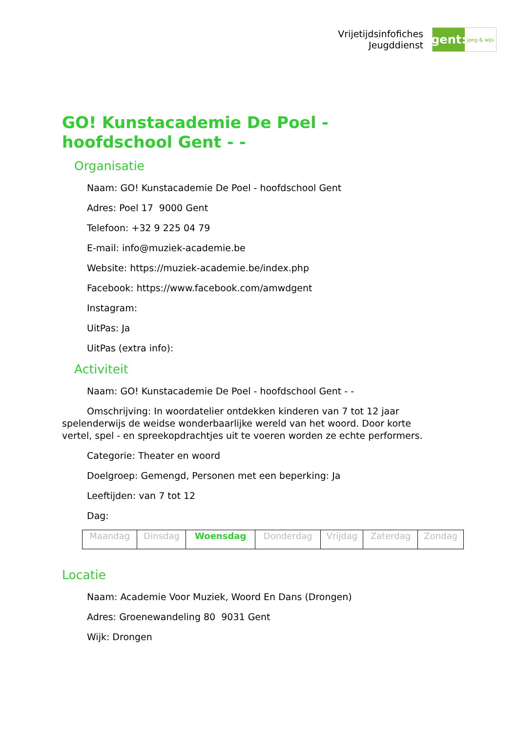Vrijetijdsinfofiches
Jeugddienst
gent:
jong & wijs
GO! Kunstacademie De Poel - hoofdschool Gent - -
Organisatie
Naam: GO! Kunstacademie De Poel - hoofdschool Gent
Adres: Poel 17 9000 Gent
Telefoon: +32 9 225 04 79
E-mail: info@muziek-academie.be
Website: https://muziek-academie.be/index.php
Facebook: https://www.facebook.com/amwdgent
Instagram:
UitPas: Ja
UitPas (extra info):
Activiteit
Naam: GO! Kunstacademie De Poel - hoofdschool Gent - -
Omschrijving: In woordatelier ontdekken kinderen van 7 tot 12 jaar spelenderwijs de weidse wonderbaarlijke wereld van het woord. Door korte vertel, spel - en spreekopdrachtjes uit te voeren worden ze echte performers.
Categorie: Theater en woord
Doelgroep: Gemengd, Personen met een beperking: Ja
Leeftijden: van 7 tot 12
Dag:
| Maandag | Dinsdag | Woensdag | Donderdag | Vrijdag | Zaterdag | Zondag |
Locatie
Naam: Academie Voor Muziek, Woord En Dans (Drongen)
Adres: Groenewandeling 80 9031 Gent
Wijk: Drongen